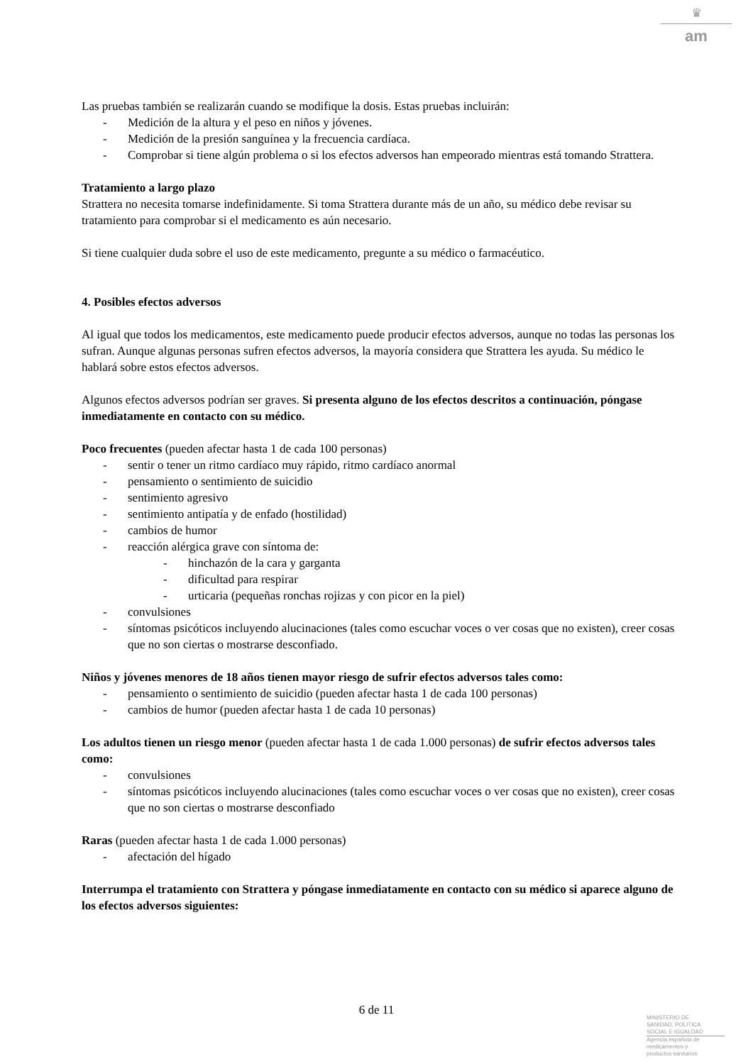♛
am
Las pruebas también se realizarán cuando se modifique la dosis. Estas pruebas incluirán:
- Medición de la altura y el peso en niños y jóvenes.
- Medición de la presión sanguínea y la frecuencia cardíaca.
- Comprobar si tiene algún problema o si los efectos adversos han empeorado mientras está tomando Strattera.
Tratamiento a largo plazo
Strattera no necesita tomarse indefinidamente. Si toma Strattera durante más de un año, su médico debe revisar su tratamiento para comprobar si el medicamento es aún necesario.
Si tiene cualquier duda sobre el uso de este medicamento, pregunte a su médico o farmacéutico.
4. Posibles efectos adversos
Al igual que todos los medicamentos, este medicamento puede producir efectos adversos, aunque no todas las personas los sufran. Aunque algunas personas sufren efectos adversos, la mayoría considera que Strattera les ayuda. Su médico le hablará sobre estos efectos adversos.
Algunos efectos adversos podrían ser graves. Si presenta alguno de los efectos descritos a continuación, póngase inmediatamente en contacto con su médico.
Poco frecuentes (pueden afectar hasta 1 de cada 100 personas)
- sentir o tener un ritmo cardíaco muy rápido, ritmo cardíaco anormal
- pensamiento o sentimiento de suicidio
- sentimiento agresivo
- sentimiento antipatía y de enfado (hostilidad)
- cambios de humor
- reacción alérgica grave con síntoma de:
- hinchazón de la cara y garganta
- dificultad para respirar
- urticaria (pequeñas ronchas rojizas y con picor en la piel)
- convulsiones
- síntomas psicóticos incluyendo alucinaciones (tales como escuchar voces o ver cosas que no existen), creer cosas que no son ciertas o mostrarse desconfiado.
Niños y jóvenes menores de 18 años tienen mayor riesgo de sufrir efectos adversos tales como:
- pensamiento o sentimiento de suicidio (pueden afectar hasta 1 de cada 100 personas)
- cambios de humor (pueden afectar hasta 1 de cada 10 personas)
Los adultos tienen un riesgo menor (pueden afectar hasta 1 de cada 1.000 personas) de sufrir efectos adversos tales como:
- convulsiones
- síntomas psicóticos incluyendo alucinaciones (tales como escuchar voces o ver cosas que no existen), creer cosas que no son ciertas o mostrarse desconfiado
Raras (pueden afectar hasta 1 de cada 1.000 personas)
- afectación del hígado
Interrumpa el tratamiento con Strattera y póngase inmediatamente en contacto con su médico si aparece alguno de los efectos adversos siguientes:
6 de 11
MINISTERIO DE
SANIDAD, POLITICA
SOCIAL E IGUALDAD
Agencia española de
medicamentos y
productos sanitarios